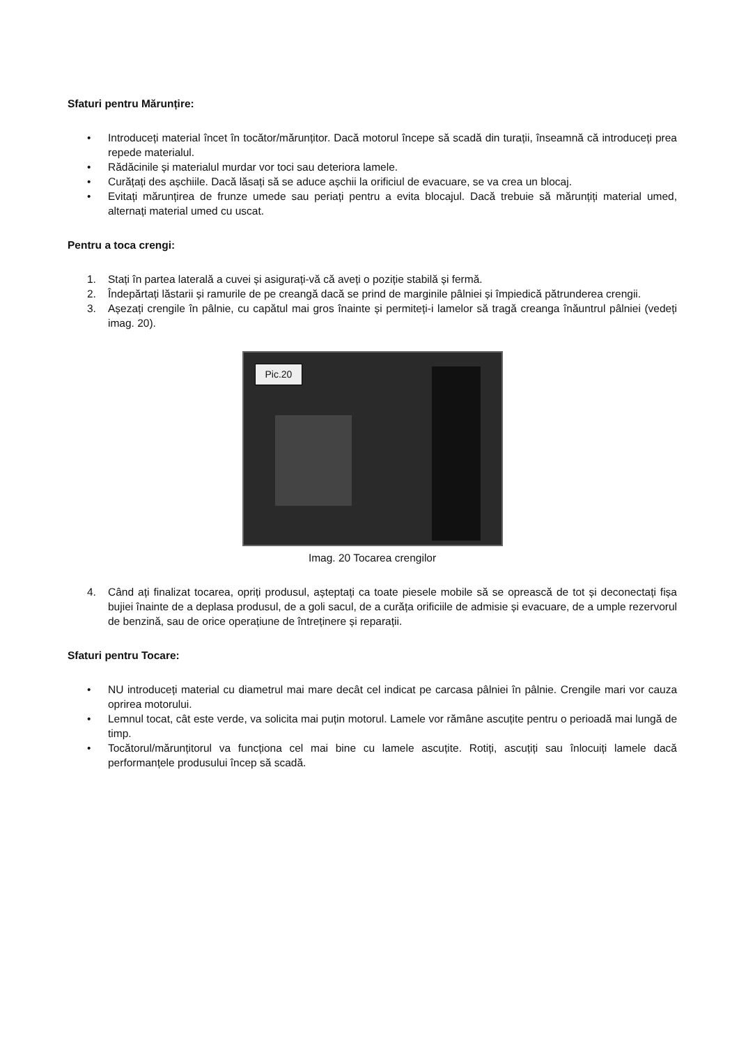Sfaturi pentru Mărunțire:
• Introduceți material încet în tocător/mărunțitor. Dacă motorul începe să scadă din turații, înseamnă că introduceți prea repede materialul.
• Rădăcinile și materialul murdar vor toci sau deteriora lamele.
• Curățați des așchiile. Dacă lăsați să se aduce așchii la orificiul de evacuare, se va crea un blocaj.
• Evitați mărunțirea de frunze umede sau periați pentru a evita blocajul. Dacă trebuie să mărunțiți material umed, alternați material umed cu uscat.
Pentru a toca crengi:
1. Stați în partea laterală a cuvei și asigurați-vă că aveți o poziție stabilă și fermă.
2. Îndepărtați lăstarii și ramurile de pe creangă dacă se prind de marginile pâlniei și împiedică pătrunderea crengii.
3. Așezați crengile în pâlnie, cu capătul mai gros înainte și permiteți-i lamelor să tragă creanga înăuntrul pâlniei (vedeți imag. 20).
Pic.20
Imag. 20 Tocarea crengilor
4. Când ați finalizat tocarea, opriți produsul, așteptați ca toate piesele mobile să se oprească de tot și deconectați fișa bujiei înainte de a deplasa produsul, de a goli sacul, de a curăța orificiile de admisie și evacuare, de a umple rezervorul de benzină, sau de orice operațiune de întreținere și reparații.
Sfaturi pentru Tocare:
• NU introduceți material cu diametrul mai mare decât cel indicat pe carcasa pâlniei în pâlnie. Crengile mari vor cauza oprirea motorului.
• Lemnul tocat, cât este verde, va solicita mai puțin motorul. Lamele vor rămâne ascuțite pentru o perioadă mai lungă de timp.
• Tocătorul/mărunțitorul va funcționa cel mai bine cu lamele ascuțite. Rotiți, ascuțiți sau înlocuiți lamele dacă performanțele produsului încep să scadă.